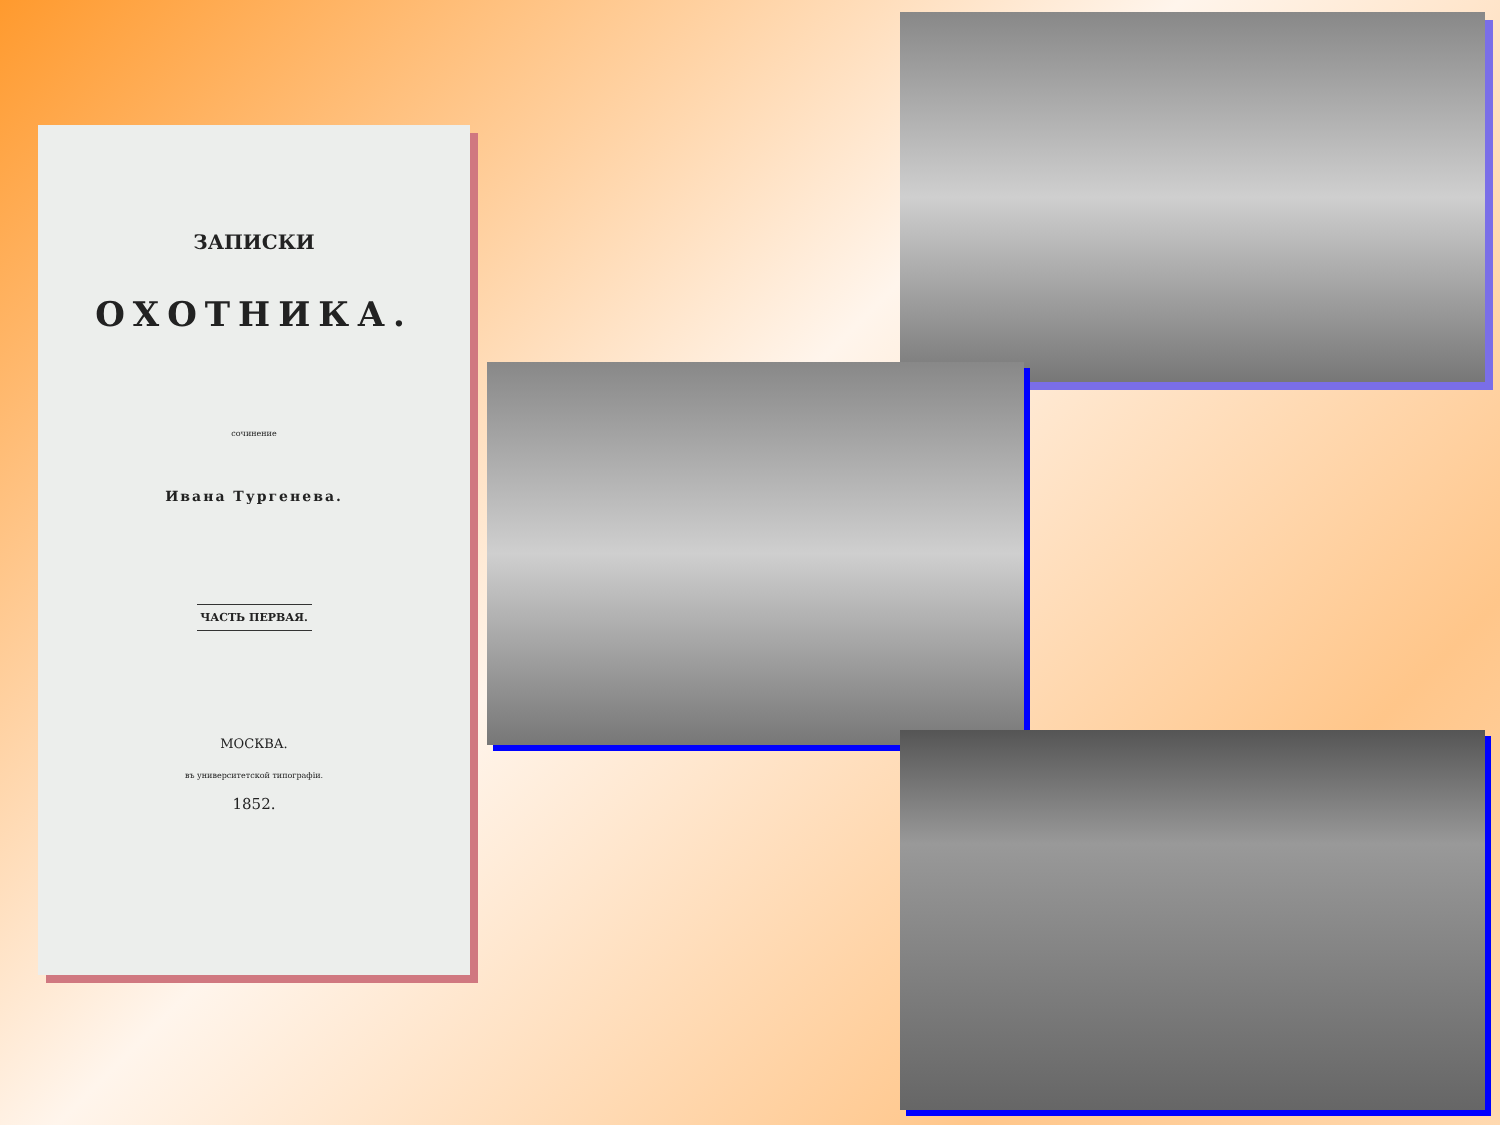ЗАПИСКИ
ОХОТНИКА.
сочинение
Ивана Тургенева.
ЧАСТЬ ПЕРВАЯ.
МОСКВА.
въ университетской типографіи.
1852.